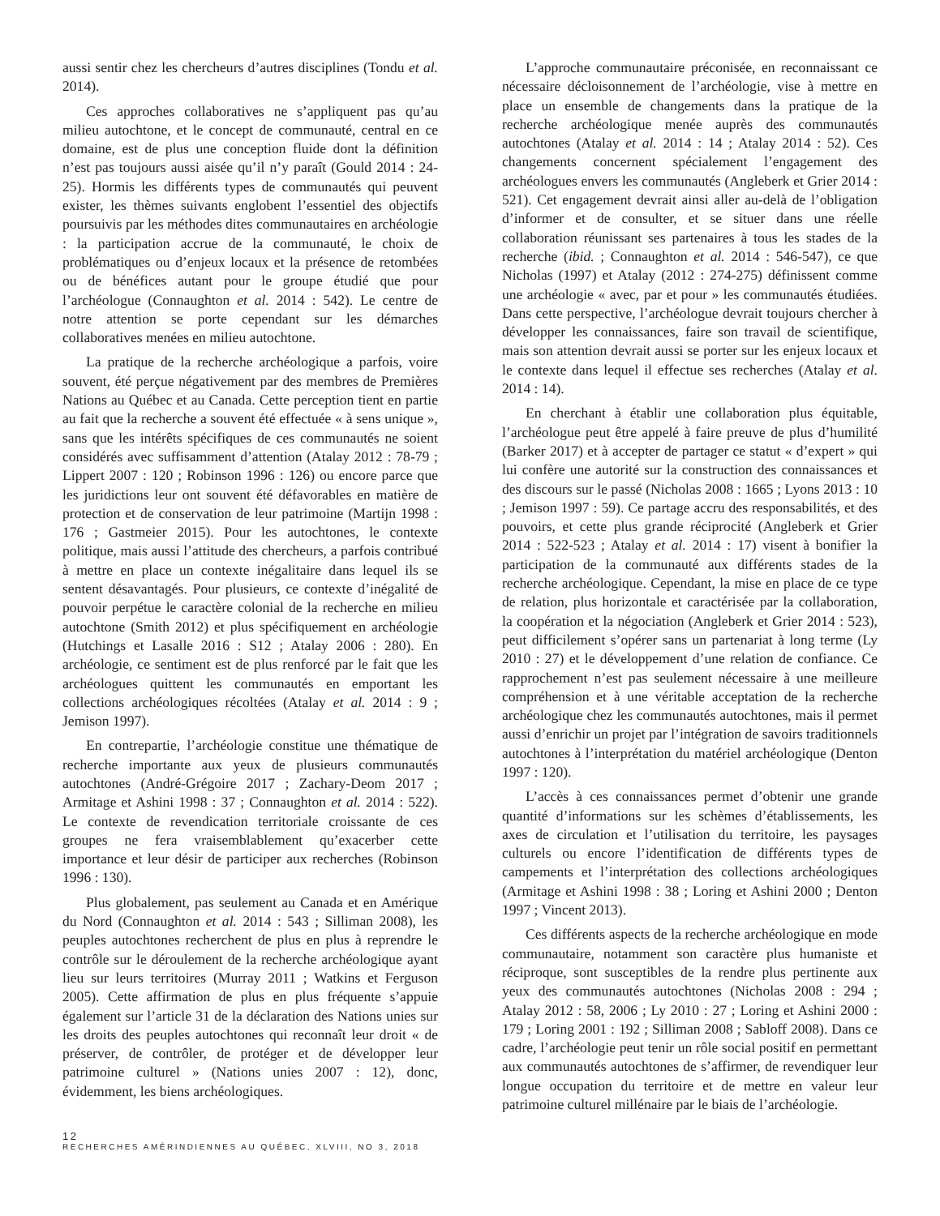aussi sentir chez les chercheurs d’autres disciplines (Tondu et al. 2014).
Ces approches collaboratives ne s’appliquent pas qu’au milieu autochtone, et le concept de communauté, central en ce domaine, est de plus une conception fluide dont la définition n’est pas toujours aussi aisée qu’il n’y paraît (Gould 2014 : 24-25). Hormis les différents types de communautés qui peuvent exister, les thèmes suivants englobent l’essentiel des objectifs poursuivis par les méthodes dites communautaires en archéologie : la participation accrue de la communauté, le choix de problématiques ou d’enjeux locaux et la présence de retombées ou de bénéfices autant pour le groupe étudié que pour l’archéologue (Connaughton et al. 2014 : 542). Le centre de notre attention se porte cependant sur les démarches collaboratives menées en milieu autochtone.
La pratique de la recherche archéologique a parfois, voire souvent, été perçue négativement par des membres de Premières Nations au Québec et au Canada. Cette perception tient en partie au fait que la recherche a souvent été effectuée « à sens unique », sans que les intérêts spécifiques de ces communautés ne soient considérés avec suffisamment d’attention (Atalay 2012 : 78-79 ; Lippert 2007 : 120 ; Robinson 1996 : 126) ou encore parce que les juridictions leur ont souvent été défavorables en matière de protection et de conservation de leur patrimoine (Martijn 1998 : 176 ; Gastmeier 2015). Pour les autochtones, le contexte politique, mais aussi l’attitude des chercheurs, a parfois contribué à mettre en place un contexte inégalitaire dans lequel ils se sentent désavantagés. Pour plusieurs, ce contexte d’inégalité de pouvoir perpétue le caractère colonial de la recherche en milieu autochtone (Smith 2012) et plus spécifiquement en archéologie (Hutchings et Lasalle 2016 : S12 ; Atalay 2006 : 280). En archéologie, ce sentiment est de plus renforcé par le fait que les archéologues quittent les communautés en emportant les collections archéologiques récoltées (Atalay et al. 2014 : 9 ; Jemison 1997).
En contrepartie, l’archéologie constitue une thématique de recherche importante aux yeux de plusieurs communautés autochtones (André-Grégoire 2017 ; Zachary-Deom 2017 ; Armitage et Ashini 1998 : 37 ; Connaughton et al. 2014 : 522). Le contexte de revendication territoriale croissante de ces groupes ne fera vraisemblablement qu’exacerber cette importance et leur désir de participer aux recherches (Robinson 1996 : 130).
Plus globalement, pas seulement au Canada et en Amérique du Nord (Connaughton et al. 2014 : 543 ; Silliman 2008), les peuples autochtones recherchent de plus en plus à reprendre le contrôle sur le déroulement de la recherche archéologique ayant lieu sur leurs territoires (Murray 2011 ; Watkins et Ferguson 2005). Cette affirmation de plus en plus fréquente s’appuie également sur l’article 31 de la déclaration des Nations unies sur les droits des peuples autochtones qui reconnaît leur droit « de préserver, de contrôler, de protéger et de développer leur patrimoine culturel » (Nations unies 2007 : 12), donc, évidemment, les biens archéologiques.
L’approche communautaire préconisée, en reconnaissant ce nécessaire décloisonnement de l’archéologie, vise à mettre en place un ensemble de changements dans la pratique de la recherche archéologique menée auprès des communautés autochtones (Atalay et al. 2014 : 14 ; Atalay 2014 : 52). Ces changements concernent spécialement l’engagement des archéologues envers les communautés (Angleberk et Grier 2014 : 521). Cet engagement devrait ainsi aller au-delà de l’obligation d’informer et de consulter, et se situer dans une réelle collaboration réunissant ses partenaires à tous les stades de la recherche (ibid. ; Connaughton et al. 2014 : 546-547), ce que Nicholas (1997) et Atalay (2012 : 274-275) définissent comme une archéologie « avec, par et pour » les communautés étudiées. Dans cette perspective, l’archéologue devrait toujours chercher à développer les connaissances, faire son travail de scientifique, mais son attention devrait aussi se porter sur les enjeux locaux et le contexte dans lequel il effectue ses recherches (Atalay et al. 2014 : 14).
En cherchant à établir une collaboration plus équitable, l’archéologue peut être appelé à faire preuve de plus d’humilité (Barker 2017) et à accepter de partager ce statut « d’expert » qui lui confère une autorité sur la construction des connaissances et des discours sur le passé (Nicholas 2008 : 1665 ; Lyons 2013 : 10 ; Jemison 1997 : 59). Ce partage accru des responsabilités, et des pouvoirs, et cette plus grande réciprocité (Angleberk et Grier 2014 : 522-523 ; Atalay et al. 2014 : 17) visent à bonifier la participation de la communauté aux différents stades de la recherche archéologique. Cependant, la mise en place de ce type de relation, plus horizontale et caractérisée par la collaboration, la coopération et la négociation (Angleberk et Grier 2014 : 523), peut difficilement s’opérer sans un partenariat à long terme (Ly 2010 : 27) et le développement d’une relation de confiance. Ce rapprochement n’est pas seulement nécessaire à une meilleure compréhension et à une véritable acceptation de la recherche archéologique chez les communautés autochtones, mais il permet aussi d’enrichir un projet par l’intégration de savoirs traditionnels autochtones à l’interprétation du matériel archéologique (Denton 1997 : 120).
L’accès à ces connaissances permet d’obtenir une grande quantité d’informations sur les schèmes d’établissements, les axes de circulation et l’utilisation du territoire, les paysages culturels ou encore l’identification de différents types de campements et l’interprétation des collections archéologiques (Armitage et Ashini 1998 : 38 ; Loring et Ashini 2000 ; Denton 1997 ; Vincent 2013).
Ces différents aspects de la recherche archéologique en mode communautaire, notamment son caractère plus humaniste et réciproque, sont susceptibles de la rendre plus pertinente aux yeux des communautés autochtones (Nicholas 2008 : 294 ; Atalay 2012 : 58, 2006 ; Ly 2010 : 27 ; Loring et Ashini 2000 : 179 ; Loring 2001 : 192 ; Silliman 2008 ; Sabloff 2008). Dans ce cadre, l’archéologie peut tenir un rôle social positif en permettant aux communautés autochtones de s’affirmer, de revendiquer leur longue occupation du territoire et de mettre en valeur leur patrimoine culturel millénaire par le biais de l’archéologie.
12
RECHERCHES AMÉRINDIENNES AU QUÉBEC, XLVIII, NO 3, 2018